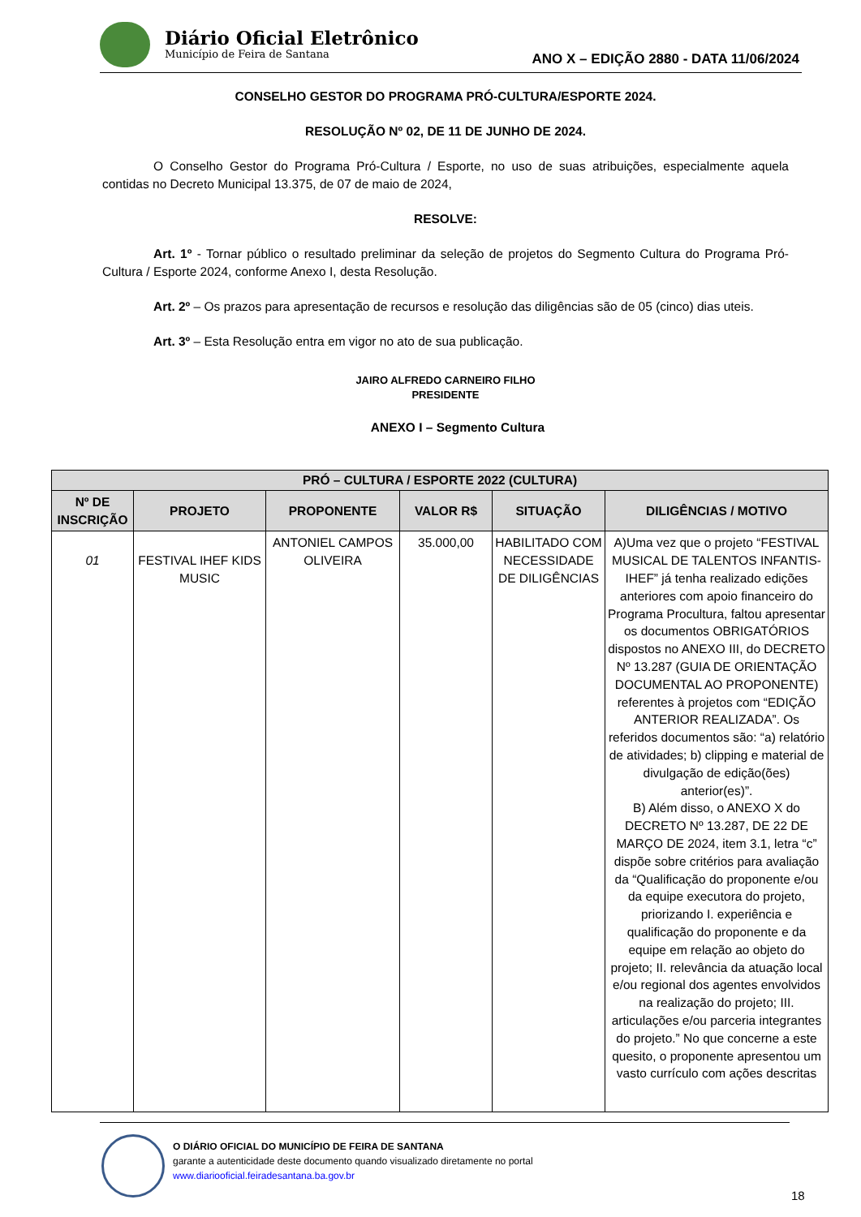Diário Oficial Eletrônico
Município de Feira de Santana
ANO X – EDIÇÃO 2880 - DATA 11/06/2024
CONSELHO GESTOR DO PROGRAMA PRÓ-CULTURA/ESPORTE 2024.
RESOLUÇÃO Nº 02, DE 11 DE JUNHO DE 2024.
O Conselho Gestor do Programa Pró-Cultura / Esporte, no uso de suas atribuições, especialmente aquela contidas no Decreto Municipal 13.375, de 07 de maio de 2024,
RESOLVE:
Art. 1º - Tornar público o resultado preliminar da seleção de projetos do Segmento Cultura do Programa Pró-Cultura / Esporte 2024, conforme Anexo I, desta Resolução.
Art. 2º – Os prazos para apresentação de recursos e resolução das diligências são de 05 (cinco) dias uteis.
Art. 3º – Esta Resolução entra em vigor no ato de sua publicação.
JAIRO ALFREDO CARNEIRO FILHO
PRESIDENTE
ANEXO I – Segmento Cultura
| PRÓ – CULTURA / ESPORTE 2022 (CULTURA) | | | | | |
| --- | --- | --- | --- | --- | --- |
| Nº DE INSCRIÇÃO | PROJETO | PROPONENTE | VALOR R$ | SITUAÇÃO | DILIGÊNCIAS / MOTIVO |
| 01 | FESTIVAL IHEF KIDS MUSIC | ANTONIEL CAMPOS OLIVEIRA | 35.000,00 | HABILITADO COM NECESSIDADE DE DILIGÊNCIAS | A)Uma vez que o projeto “FESTIVAL MUSICAL DE TALENTOS INFANTIS-IHEF” já tenha realizado edições anteriores com apoio financeiro do Programa Procultura, faltou apresentar os documentos OBRIGATÓRIOS dispostos no ANEXO III, do DECRETO Nº 13.287 (GUIA DE ORIENTAÇÃO DOCUMENTAL AO PROPONENTE) referentes à projetos com “EDIÇÃO ANTERIOR REALIZADA”. Os referidos documentos são: “a) relatório de atividades; b) clipping e material de divulgação de edição(ões) anterior(es)”. B) Além disso, o ANEXO X do DECRETO Nº 13.287, DE 22 DE MARÇO DE 2024, item 3.1, letra “c” dispõe sobre critérios para avaliação da “Qualificação do proponente e/ou da equipe executora do projeto, priorizando I. experiência e qualificação do proponente e da equipe em relação ao objeto do projeto; II. relevância da atuação local e/ou regional dos agentes envolvidos na realização do projeto; III. articulações e/ou parceria integrantes do projeto.” No que concerne a este quesito, o proponente apresentou um vasto currículo com ações descritas |
O DIÁRIO OFICIAL DO MUNICÍPIO DE FEIRA DE SANTANA
garante a autenticidade deste documento quando visualizado diretamente no portal
www.diariooficial.feiradesantana.ba.gov.br
18